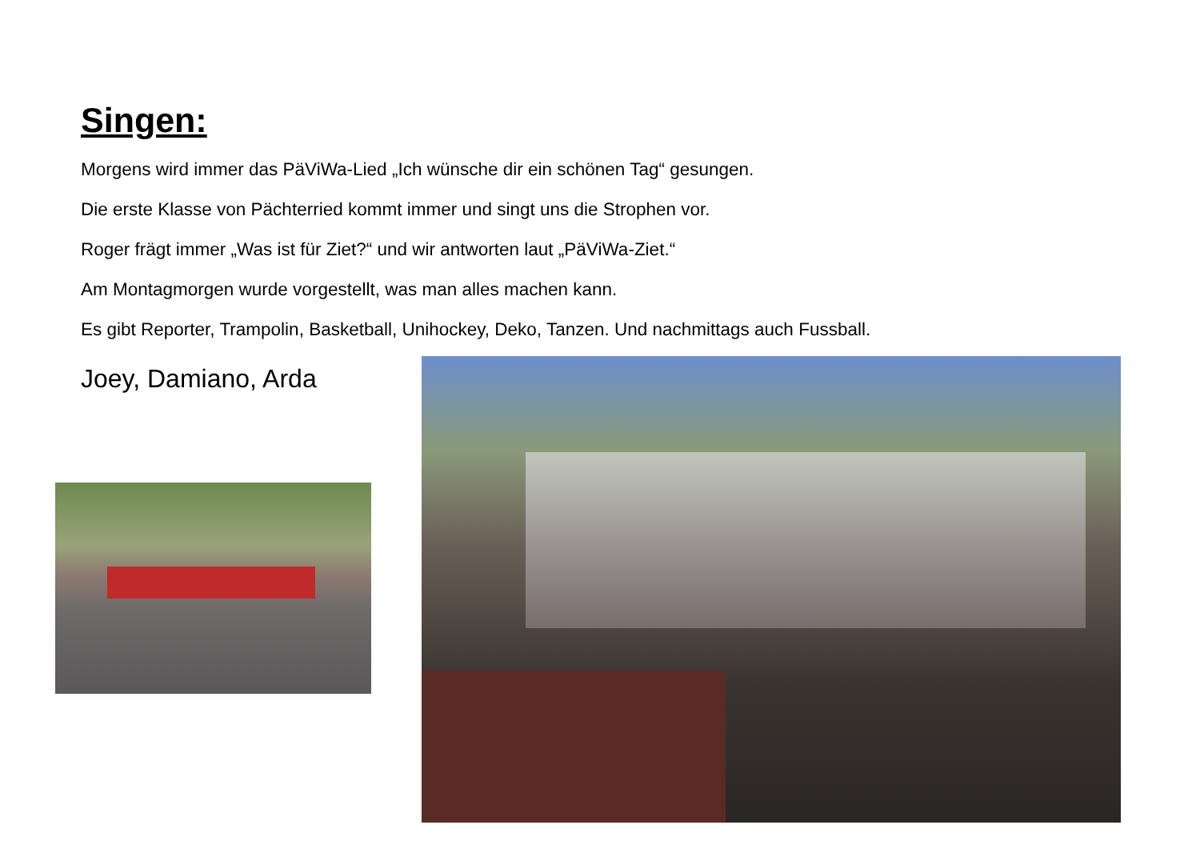Singen:
Morgens wird immer das PäViWa-Lied „Ich wünsche dir ein schönen Tag“ gesungen.
Die erste Klasse von Pächterried kommt immer und singt uns die Strophen vor.
Roger frägt immer „Was ist für Ziet?“ und wir antworten laut „PäViWa-Ziet.“
Am Montagmorgen wurde vorgestellt, was man alles machen kann.
Es gibt Reporter, Trampolin, Basketball, Unihockey, Deko, Tanzen. Und nachmittags auch Fussball.
Joey, Damiano, Arda